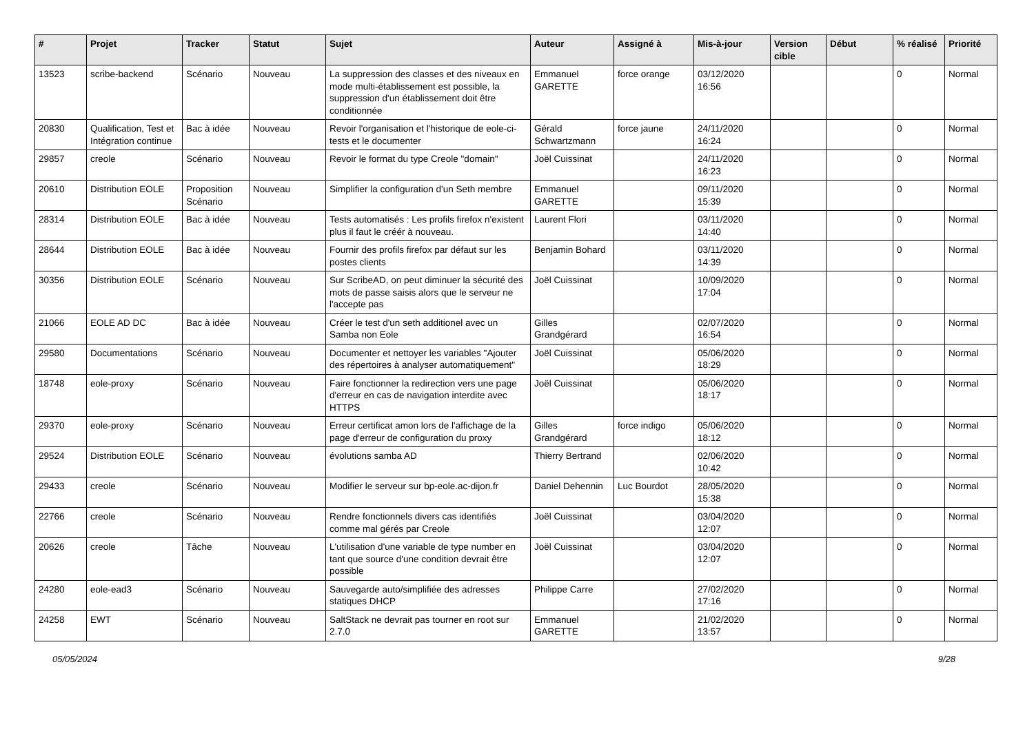| # | Projet | Tracker | Statut | Sujet | Auteur | Assigné à | Mis-à-jour | Version cible | Début | % réalisé | Priorité |
| --- | --- | --- | --- | --- | --- | --- | --- | --- | --- | --- | --- |
| 13523 | scribe-backend | Scénario | Nouveau | La suppression des classes et des niveaux en mode multi-établissement est possible, la suppression d'un établissement doit être conditionnée | Emmanuel GARETTE | force orange | 03/12/2020 16:56 | | | 0 | Normal |
| 20830 | Qualification, Test et Intégration continue | Bac à idée | Nouveau | Revoir l'organisation et l'historique de eole-ci-tests et le documenter | Gérald Schwartzmann | force jaune | 24/11/2020 16:24 | | | 0 | Normal |
| 29857 | creole | Scénario | Nouveau | Revoir le format du type Creole "domain" | Joël Cuissinat | | 24/11/2020 16:23 | | | 0 | Normal |
| 20610 | Distribution EOLE | Proposition Scénario | Nouveau | Simplifier la configuration d'un Seth membre | Emmanuel GARETTE | | 09/11/2020 15:39 | | | 0 | Normal |
| 28314 | Distribution EOLE | Bac à idée | Nouveau | Tests automatisés : Les profils firefox n'existent plus il faut le créér à nouveau. | Laurent Flori | | 03/11/2020 14:40 | | | 0 | Normal |
| 28644 | Distribution EOLE | Bac à idée | Nouveau | Fournir des profils firefox par défaut sur les postes clients | Benjamin Bohard | | 03/11/2020 14:39 | | | 0 | Normal |
| 30356 | Distribution EOLE | Scénario | Nouveau | Sur ScribeAD, on peut diminuer la sécurité des mots de passe saisis alors que le serveur ne l'accepte pas | Joël Cuissinat | | 10/09/2020 17:04 | | | 0 | Normal |
| 21066 | EOLE AD DC | Bac à idée | Nouveau | Créer le test d'un seth additionel avec un Samba non Eole | Gilles Grandgérard | | 02/07/2020 16:54 | | | 0 | Normal |
| 29580 | Documentations | Scénario | Nouveau | Documenter et nettoyer les variables "Ajouter des répertoires à analyser automatiquement" | Joël Cuissinat | | 05/06/2020 18:29 | | | 0 | Normal |
| 18748 | eole-proxy | Scénario | Nouveau | Faire fonctionner la redirection vers une page d'erreur en cas de navigation interdite avec HTTPS | Joël Cuissinat | | 05/06/2020 18:17 | | | 0 | Normal |
| 29370 | eole-proxy | Scénario | Nouveau | Erreur certificat amon lors de l'affichage de la page d'erreur de configuration du proxy | Gilles Grandgérard | force indigo | 05/06/2020 18:12 | | | 0 | Normal |
| 29524 | Distribution EOLE | Scénario | Nouveau | évolutions samba AD | Thierry Bertrand | | 02/06/2020 10:42 | | | 0 | Normal |
| 29433 | creole | Scénario | Nouveau | Modifier le serveur sur bp-eole.ac-dijon.fr | Daniel Dehennin | Luc Bourdot | 28/05/2020 15:38 | | | 0 | Normal |
| 22766 | creole | Scénario | Nouveau | Rendre fonctionnels divers cas identifiés comme mal gérés par Creole | Joël Cuissinat | | 03/04/2020 12:07 | | | 0 | Normal |
| 20626 | creole | Tâche | Nouveau | L'utilisation d'une variable de type number en tant que source d'une condition devrait être possible | Joël Cuissinat | | 03/04/2020 12:07 | | | 0 | Normal |
| 24280 | eole-ead3 | Scénario | Nouveau | Sauvegarde auto/simplifiée des adresses statiques DHCP | Philippe Carre | | 27/02/2020 17:16 | | | 0 | Normal |
| 24258 | EWT | Scénario | Nouveau | SaltStack ne devrait pas tourner en root sur 2.7.0 | Emmanuel GARETTE | | 21/02/2020 13:57 | | | 0 | Normal |
05/05/2024 9/28